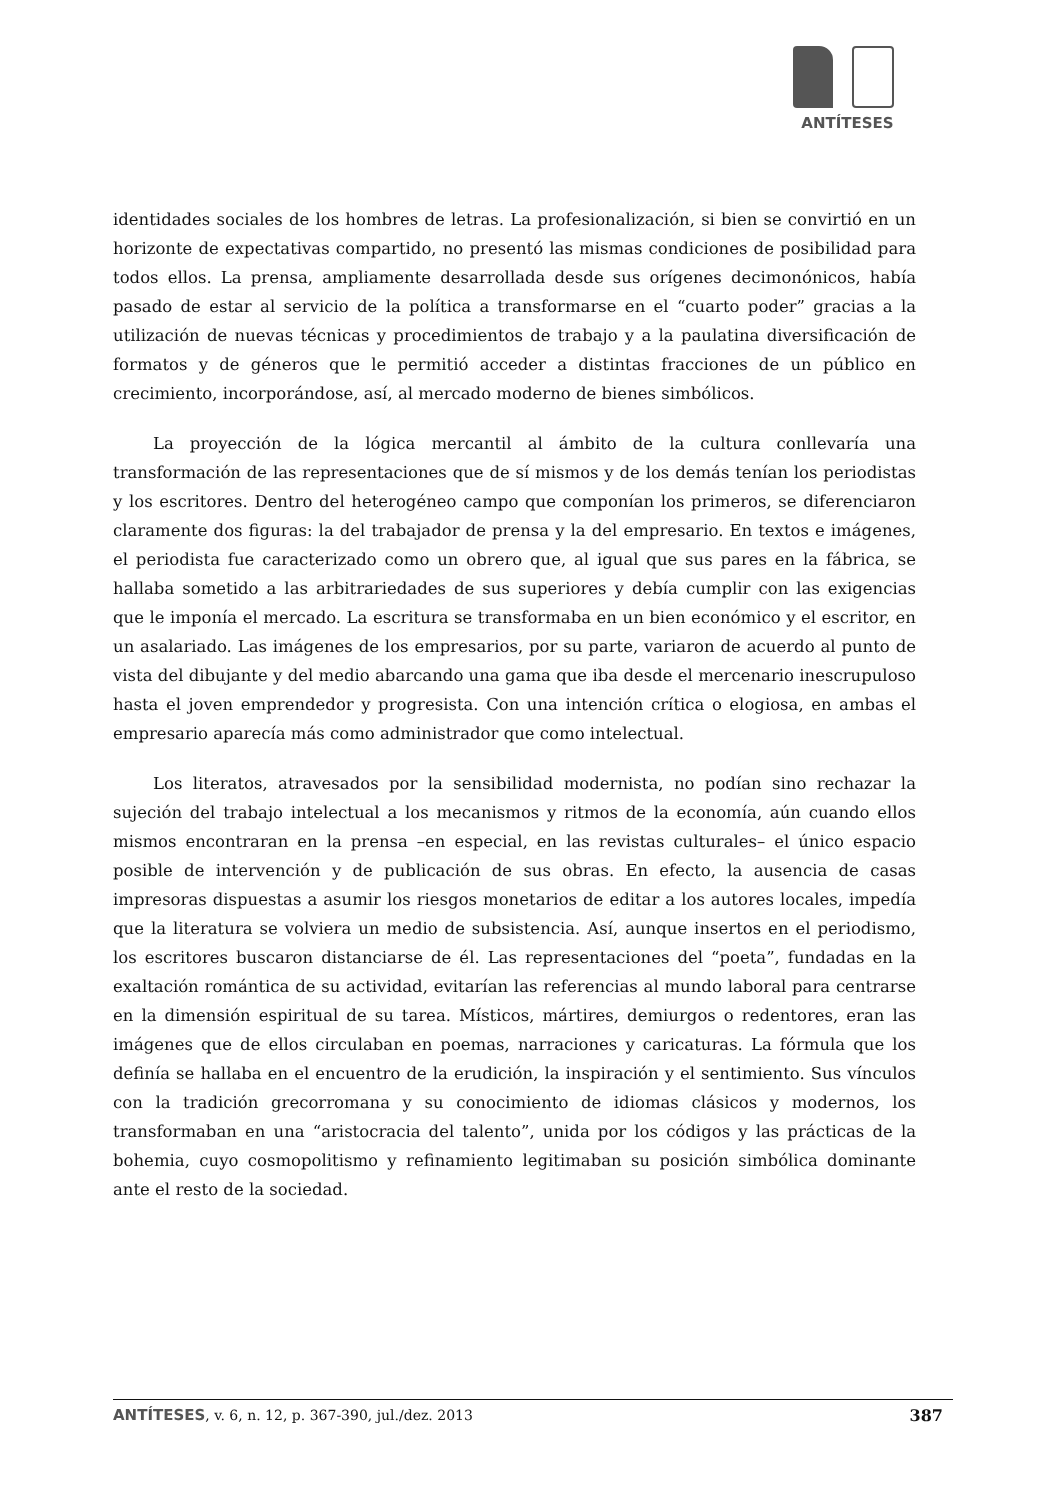ANTÍTESES
identidades sociales de los hombres de letras. La profesionalización, si bien se convirtió en un horizonte de expectativas compartido, no presentó las mismas condiciones de posibilidad para todos ellos. La prensa, ampliamente desarrollada desde sus orígenes decimonónicos, había pasado de estar al servicio de la política a transformarse en el “cuarto poder” gracias a la utilización de nuevas técnicas y procedimientos de trabajo y a la paulatina diversificación de formatos y de géneros que le permitió acceder a distintas fracciones de un público en crecimiento, incorporándose, así, al mercado moderno de bienes simbólicos.
La proyección de la lógica mercantil al ámbito de la cultura conllevaría una transformación de las representaciones que de sí mismos y de los demás tenían los periodistas y los escritores. Dentro del heterogéneo campo que componían los primeros, se diferenciaron claramente dos figuras: la del trabajador de prensa y la del empresario. En textos e imágenes, el periodista fue caracterizado como un obrero que, al igual que sus pares en la fábrica, se hallaba sometido a las arbitrariedades de sus superiores y debía cumplir con las exigencias que le imponía el mercado. La escritura se transformaba en un bien económico y el escritor, en un asalariado. Las imágenes de los empresarios, por su parte, variaron de acuerdo al punto de vista del dibujante y del medio abarcando una gama que iba desde el mercenario inescrupuloso hasta el joven emprendedor y progresista. Con una intención crítica o elogiosa, en ambas el empresario aparecía más como administrador que como intelectual.
Los literatos, atravesados por la sensibilidad modernista, no podían sino rechazar la sujeción del trabajo intelectual a los mecanismos y ritmos de la economía, aún cuando ellos mismos encontraran en la prensa –en especial, en las revistas culturales– el único espacio posible de intervención y de publicación de sus obras. En efecto, la ausencia de casas impresoras dispuestas a asumir los riesgos monetarios de editar a los autores locales, impedía que la literatura se volviera un medio de subsistencia. Así, aunque insertos en el periodismo, los escritores buscaron distanciarse de él. Las representaciones del “poeta”, fundadas en la exaltación romántica de su actividad, evitarían las referencias al mundo laboral para centrarse en la dimensión espiritual de su tarea. Místicos, mártires, demiurgos o redentores, eran las imágenes que de ellos circulaban en poemas, narraciones y caricaturas. La fórmula que los definía se hallaba en el encuentro de la erudición, la inspiración y el sentimiento. Sus vínculos con la tradición grecorromana y su conocimiento de idiomas clásicos y modernos, los transformaban en una “aristocracia del talento”, unida por los códigos y las prácticas de la bohemia, cuyo cosmopolitismo y refinamiento legitimaban su posición simbólica dominante ante el resto de la sociedad.
ANTÍTESES, v. 6, n. 12, p. 367-390, jul./dez. 2013 387